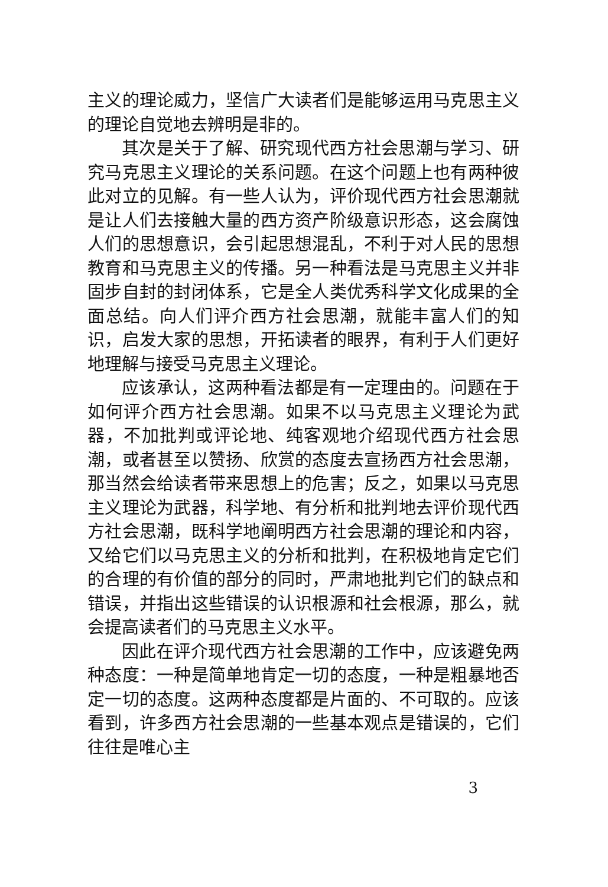主义的理论威力，坚信广大读者们是能够运用马克思主义的理论自觉地去辨明是非的。
其次是关于了解、研究现代西方社会思潮与学习、研究马克思主义理论的关系问题。在这个问题上也有两种彼此对立的见解。有一些人认为，评价现代西方社会思潮就是让人们去接触大量的西方资产阶级意识形态，这会腐蚀人们的思想意识，会引起思想混乱，不利于对人民的思想教育和马克思主义的传播。另一种看法是马克思主义并非固步自封的封闭体系，它是全人类优秀科学文化成果的全面总结。向人们评介西方社会思潮，就能丰富人们的知识，启发大家的思想，开拓读者的眼界，有利于人们更好地理解与接受马克思主义理论。
应该承认，这两种看法都是有一定理由的。问题在于如何评介西方社会思潮。如果不以马克思主义理论为武器，不加批判或评论地、纯客观地介绍现代西方社会思潮，或者甚至以赞扬、欣赏的态度去宣扬西方社会思潮，那当然会给读者带来思想上的危害；反之，如果以马克思主义理论为武器，科学地、有分析和批判地去评价现代西方社会思潮，既科学地阐明西方社会思潮的理论和内容，又给它们以马克思主义的分析和批判，在积极地肯定它们的合理的有价值的部分的同时，严肃地批判它们的缺点和错误，并指出这些错误的认识根源和社会根源，那么，就会提高读者们的马克思主义水平。
因此在评介现代西方社会思潮的工作中，应该避免两种态度：一种是简单地肯定一切的态度，一种是粗暴地否定一切的态度。这两种态度都是片面的、不可取的。应该看到，许多西方社会思潮的一些基本观点是错误的，它们往往是唯心主
3